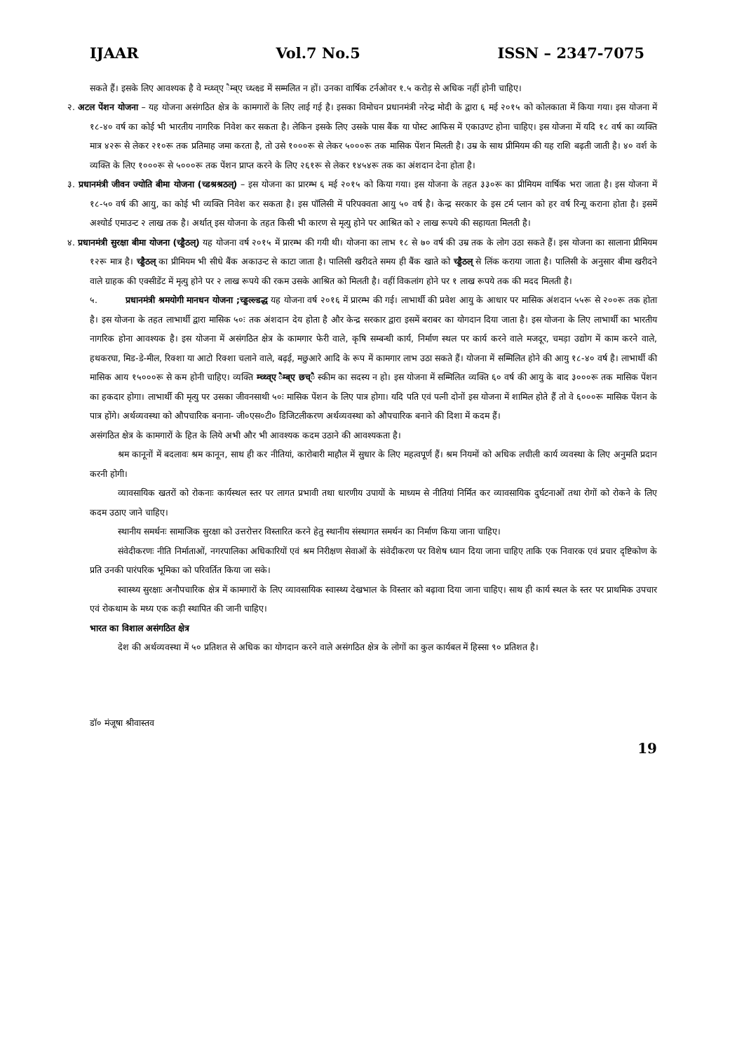IJAAR Vol.7 No.5 ISSN – 2347-7075
सकते हैं। इसके लिए आवश्यक है वे म्च्थ्व्ए ैम्ब्ए च्थ्त्क्ष्ड में सम्मलित न हों। उनका वार्षिक टर्नओवर १.५ करोड़ से अधिक नहीं होनी चाहिए।
२. अटल पेंशन योजना – यह योजना असंगठित क्षेत्र के कामगारों के लिए लाई गई है। इसका विमोचन प्रधानमंत्री नरेन्द्र मोदी के द्वारा ६ मई २०१५ को कोलकाता में किया गया। इस योजना में १८-४० वर्ष का कोई भी भारतीय नागरिक निवेश कर सकता है। लेकिन इसके लिए उसके पास बैंक या पोस्ट आफिस में एकाउण्ट होना चाहिए। इस योजना में यदि १८ वर्ष का व्यक्ति मात्र ४२रू से लेकर २१०रू तक प्रतिमाह जमा करता है, तो उसे १०००रू से लेकर ५०००रू तक मासिक पेंशन मिलती है। उम्र के साथ प्रीमियम की यह राशि बढ़ती जाती है। ४० वर्श के व्यक्ति के लिए १०००रू से ५०००रू तक पेंशन प्राप्त करने के लिए २६१रू से लेकर १४५४रू तक का अंशदान देना होता है।
३. प्रधानमंत्री जीवन ज्योति बीमा योजना (च्डश्रश्रठल्) – इस योजना का प्रारम्भ ६ मई २०१५ को किया गया। इस योजना के तहत ३३०रू का प्रीमियम वार्षिक भरा जाता है। इस योजना में १८-५० वर्ष की आयु, का कोई भी व्यक्ति निवेश कर सकता है। इस पॉलिसी में परिपक्वता आयु ५० वर्ष है। केन्द्र सरकार के इस टर्म प्लान को हर वर्ष रिन्यू कराना होता है। इसमें अश्योर्ड एमाउन्ट २ लाख तक है। अर्थात् इस योजना के तहत किसी भी कारण से मृत्यु होने पर आश्रित को २ लाख रूपये की सहायता मिलती है।
४. प्रधानमंत्री सुरक्षा बीमा योजना (च्ड्डैठल्) यह योजना वर्ष २०१५ में प्रारम्भ की गयी थी। योजना का लाभ १८ से ७० वर्ष की उम्र तक के लोग उठा सकते हैं। इस योजना का सालाना प्रीमियम १२रू मात्र है। च्ड्डैठल् का प्रीमियम भी सीधे बैंक अकाउन्ट से काटा जाता है। पालिसी खरीदते समय ही बैंक खाते को च्ड्डैठल् से लिंक कराया जाता है। पालिसी के अनुसार बीमा खरीदने वाले ग्राहक की एक्सीडेंट में मृत्यु होने पर २ लाख रूपये की रकम उसके आश्रित को मिलती है। वहीं विकलांग होने पर १ लाख रूपये तक की मदद मिलती है।
५. प्रधानमंत्री श्रमयोगी मानधन योजना ;च्ड्डल्ल्डद्ध यह योजना वर्ष २०१६ में प्रारम्भ की गई। लाभार्थी की प्रवेश आयु के आधार पर मासिक अंशदान ५५रू से २००रू तक होता है। इस योजना के तहत लाभार्थी द्वारा मासिक ५०ः तक अंशदान देय होता है और केन्द्र सरकार द्वारा इसमें बराबर का योगदान दिया जाता है। इस योजना के लिए लाभार्थी का भारतीय नागरिक होना आवश्यक है। इस योजना में असंगठित क्षेत्र के कामगार फेरी वाले, कृषि सम्बन्धी कार्य, निर्माण स्थल पर कार्य करने वाले मजदूर, चमड़ा उद्योग में काम करने वाले, हथकरघा, मिड-डे-मील, रिक्शा या आटो रिक्शा चलाने वाले, बढ़ई, मछुआरे आदि के रूप में कामगार लाभ उठा सकते हैं। योजना में सम्मिलित होने की आयु १८-४० वर्ष है। लाभार्थी की मासिक आय १५०००रू से कम होनी चाहिए। व्यक्ति म्च्थ्व्ए ैम्ब्ए छच्ै स्कीम का सदस्य न हो। इस योजना में सम्मिलित व्यक्ति ६० वर्ष की आयु के बाद ३०००रू तक मासिक पेंशन का हकदार होगा। लाभार्थी की मृत्यु पर उसका जीवनसाथी ५०ः मासिक पेंशन के लिए पात्र होगा। यदि पति एवं पत्नी दोनों इस योजना में शामिल होते हैं तो वे ६०००रू मासिक पेंशन के पात्र होंगे। अर्थव्यवस्था को औपचारिक बनाना- जी०एस०टी० डिजिटलीकरण अर्थव्यवस्था को औपचारिक बनाने की दिशा में कदम हैं।
असंगठित क्षेत्र के कामगारों के हित के लिये अभी और भी आवश्यक कदम उठाने की आवश्यकता है।
श्रम कानूनों में बदलावः श्रम कानून, साथ ही कर नीतियां, कारोबारी माहौल में सुधार के लिए महत्वपूर्ण हैं। श्रम नियमों को अधिक लचीली कार्य व्यवस्था के लिए अनुमति प्रदान करनी होगी।
व्यावसायिक खतरों को रोकनाः कार्यस्थल स्तर पर लागत प्रभावी तथा धारणीय उपायों के माध्यम से नीतियां निर्मित कर व्यावसायिक दुर्घटनाओं तथा रोगों को रोकने के लिए कदम उठाए जाने चाहिए।
स्थानीय समर्थनः सामाजिक सुरक्षा को उत्तरोत्तर विस्तारित करने हेतु स्थानीय संस्थागत समर्थन का निर्माण किया जाना चाहिए।
संवेदीकरणः नीति निर्माताओं, नगरपालिका अधिकारियों एवं श्रम निरीक्षण सेवाओं के संवेदीकरण पर विशेष ध्यान दिया जाना चाहिए ताकि एक निवारक एवं प्रचार दृष्टिकोण के प्रति उनकी पारंपरिक भूमिका को परिवर्तित किया जा सके।
स्वास्थ्य सुरक्षाः अनौपचारिक क्षेत्र में कामगारों के लिए व्यावसायिक स्वास्थ्य देखभाल के विस्तार को बढ़ावा दिया जाना चाहिए। साथ ही कार्य स्थल के स्तर पर प्राथमिक उपचार एवं रोकथाम के मध्य एक कड़ी स्थापित की जानी चाहिए।
भारत का विशाल असंगठित क्षेत्र
देश की अर्थव्यवस्था में ५० प्रतिशत से अधिक का योगदान करने वाले असंगठित क्षेत्र के लोगों का कुल कार्यबल में हिस्सा ९० प्रतिशत है।
डॉ० मंजूषा श्रीवास्तव
19